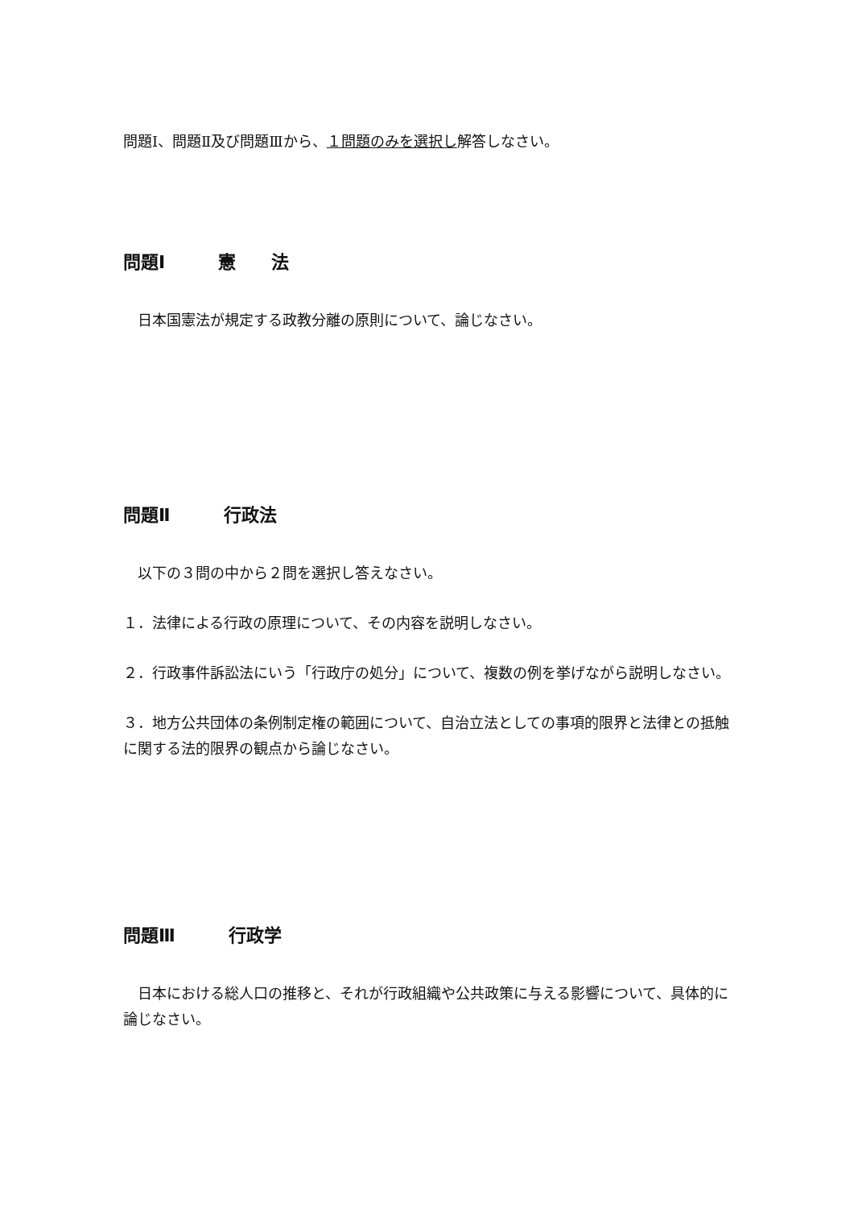問題Ⅰ、問題Ⅱ及び問題Ⅲから、１問題のみを選択し解答しなさい。
問題Ⅰ　　　 憲　　 法
　日本国憲法が規定する政教分離の原則について、論じなさい。
問題Ⅱ　　　 行政法
　以下の３問の中から２問を選択し答えなさい。
１．法律による行政の原理について、その内容を説明しなさい。
２．行政事件訴訟法にいう「行政庁の処分」について、複数の例を挙げながら説明しなさい。
３．地方公共団体の条例制定権の範囲について、自治立法としての事項的限界と法律との抵触に関する法的限界の観点から論じなさい。
問題Ⅲ　　　 行政学
　日本における総人口の推移と、それが行政組織や公共政策に与える影響について、具体的に論じなさい。